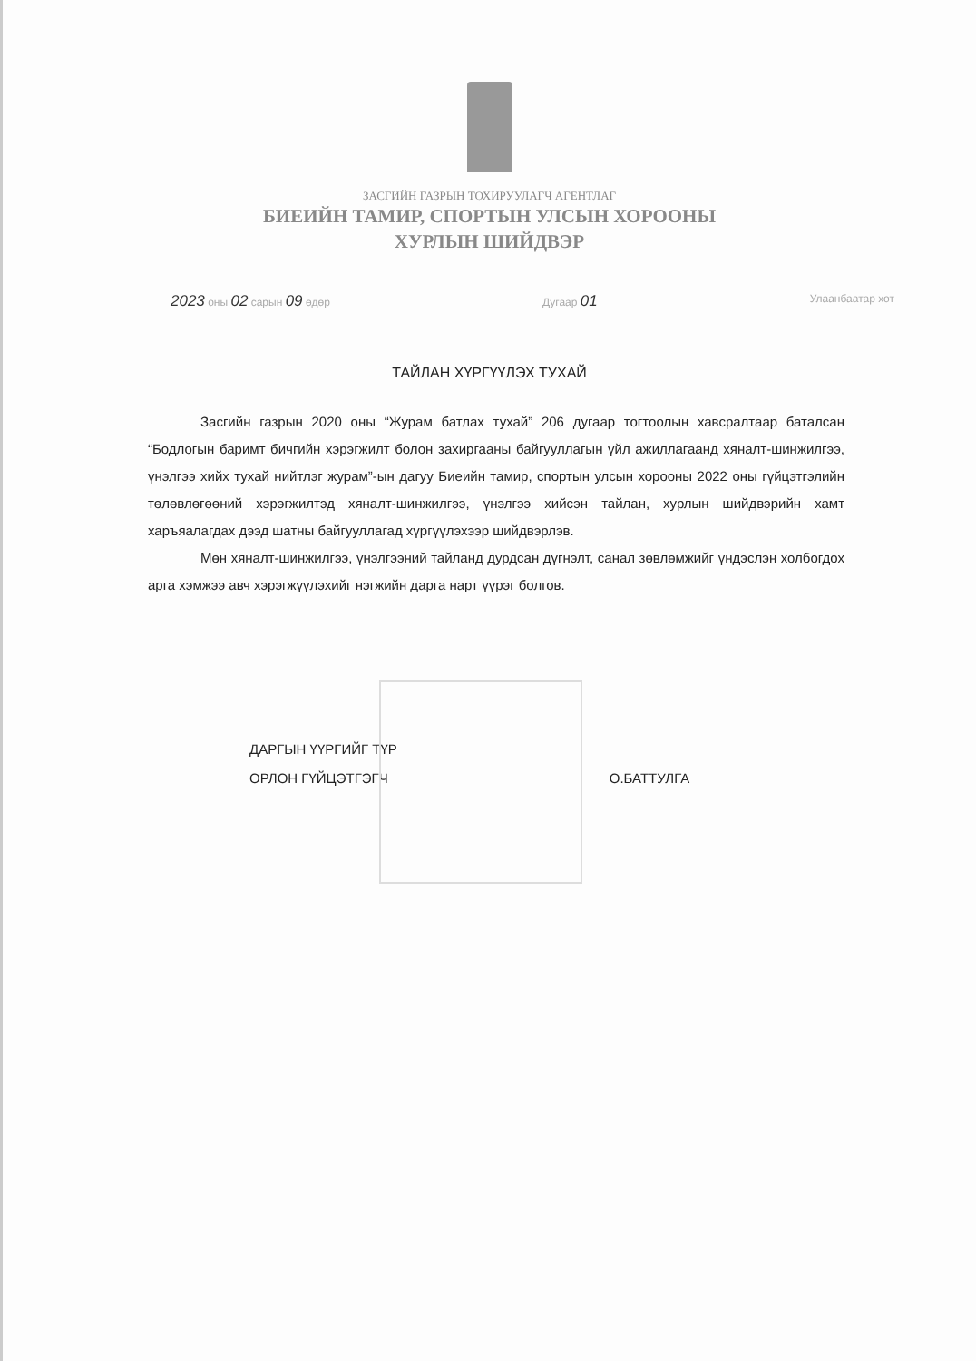ЗАСГИЙН ГАЗРЫН ТОХИРУУЛАГЧ АГЕНТЛАГ
БИЕИЙН ТАМИР, СПОРТЫН УЛСЫН ХОРООНЫ
ХУРЛЫН ШИЙДВЭР
2023 оны 02 сарын 09 өдөр Дугаар 01 Улаанбаатар хот
ТАЙЛАН ХҮРГҮҮЛЭХ ТУХАЙ
Засгийн газрын 2020 оны “Журам батлах тухай” 206 дугаар тогтоолын хавсралтаар баталсан “Бодлогын баримт бичгийн хэрэгжилт болон захиргааны байгууллагын үйл ажиллагаанд хяналт-шинжилгээ, үнэлгээ хийх тухай нийтлэг журам”-ын дагуу Биеийн тамир, спортын улсын хорооны 2022 оны гүйцэтгэлийн төлөвлөгөөний хэрэгжилтэд хяналт-шинжилгээ, үнэлгээ хийсэн тайлан, хурлын шийдвэрийн хамт харъяалагдах дээд шатны байгууллагад хүргүүлэхээр шийдвэрлэв.
Мөн хяналт-шинжилгээ, үнэлгээний тайланд дурдсан дүгнэлт, санал зөвлөмжийг үндэслэн холбогдох арга хэмжээ авч хэрэгжүүлэхийг нэгжийн дарга нарт үүрэг болгов.
ДАРГЫН ҮҮРГИЙГ ТҮР
ОРЛОН ГҮЙЦЭТГЭГЧ
О.БАТТУЛГА